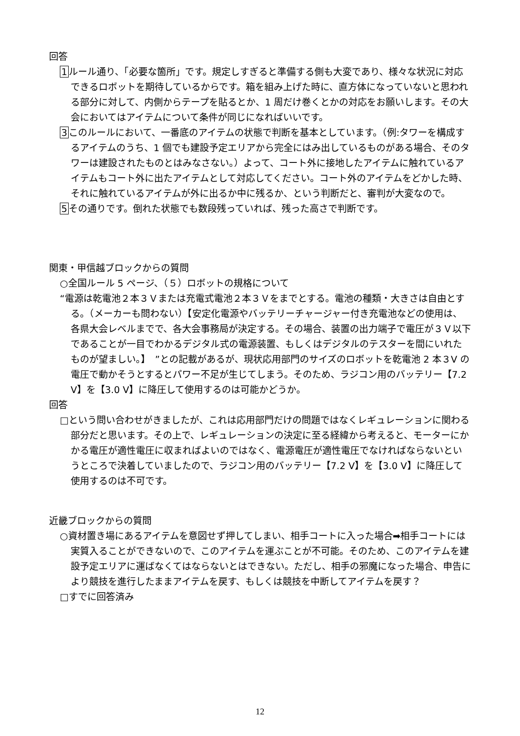回答
1ルール通り、「必要な箇所」です。規定しすぎると準備する側も大変であり、様々な状況に対応できるロボットを期待しているからです。箱を組み上げた時に、直方体になっていないと思われる部分に対して、内側からテープを貼るとか、1 周だけ巻くとかの対応をお願いします。その大会においてはアイテムについて条件が同じになればいいです。
3このルールにおいて、一番底のアイテムの状態で判断を基本としています。（例:タワーを構成するアイテムのうち、1 個でも建設予定エリアから完全にはみ出しているものがある場合、そのタワーは建設されたものとはみなさない。）よって、コート外に接地したアイテムに触れているアイテムもコート外に出たアイテムとして対応してください。コート外のアイテムをどかした時、それに触れているアイテムが外に出るか中に残るか、という判断だと、審判が大変なので。
5その通りです。倒れた状態でも数段残っていれば、残った高さで判断です。
関東・甲信越ブロックからの質問
○全国ルール 5 ページ、（５）ロボットの規格について
“電源は乾電池２本３Ｖまたは充電式電池２本３Ｖをまでとする。電池の種類・大きさは自由とする。（メーカーも問わない）【安定化電源やバッテリーチャージャー付き充電池などの使用は、各県大会レベルまでで、各大会事務局が決定する。その場合、装置の出力端子で電圧が３Ｖ以下であることが一目でわかるデジタル式の電源装置、もしくはデジタルのテスターを間にいれたものが望ましい。】　”との記載があるが、現状応用部門のサイズのロボットを乾電池 2 本３V の電圧で動かそうとするとパワー不足が生じてしまう。そのため、ラジコン用のバッテリー【7.2 V】を【3.0 V】に降圧して使用するのは可能かどうか。
回答
□という問い合わせがきましたが、これは応用部門だけの問題ではなくレギュレーションに関わる部分だと思います。その上で、レギュレーションの決定に至る経緯から考えると、モーターにかかる電圧が適性電圧に収まればよいのではなく、電源電圧が適性電圧でなければならないというところで決着していましたので、ラジコン用のバッテリー【7.2 V】を【3.0 V】に降圧して使用するのは不可です。
近畿ブロックからの質問
○資材置き場にあるアイテムを意図せず押してしまい、相手コートに入った場合➡相手コートには実質入ることができないので、このアイテムを運ぶことが不可能。そのため、このアイテムを建設予定エリアに運ばなくてはならないとはできない。ただし、相手の邪魔になった場合、申告により競技を進行したままアイテムを戻す、もしくは競技を中断してアイテムを戻す？
□すでに回答済み
12